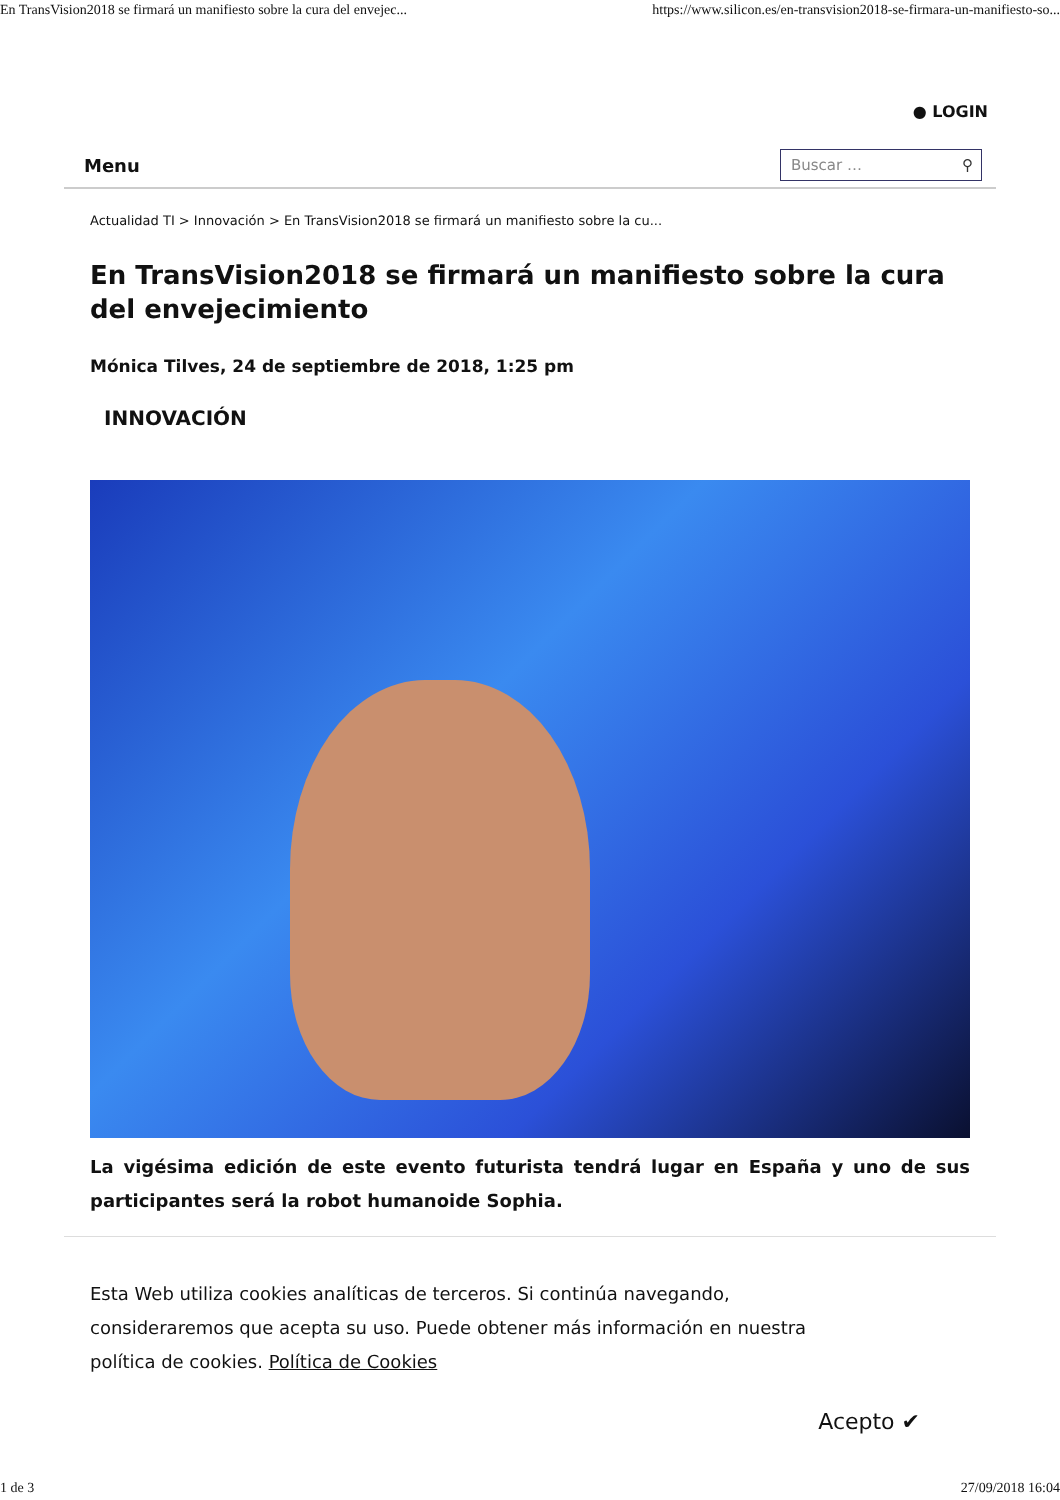En TransVision2018 se firmará un manifiesto sobre la cura del envejec... https://www.silicon.es/en-transvision2018-se-firmara-un-manifiesto-so...
● LOGIN
Menu
Buscar … ⚲
Actualidad TI > Innovación > En TransVision2018 se firmará un manifiesto sobre la cu...
En TransVision2018 se firmará un manifiesto sobre la cura del envejecimiento
Mónica Tilves, 24 de septiembre de 2018, 1:25 pm
INNOVACIÓN
La vigésima edición de este evento futurista tendrá lugar en España y uno de sus participantes será la robot humanoide Sophia.
Esta Web utiliza cookies analíticas de terceros. Si continúa navegando, consideraremos que acepta su uso. Puede obtener más información en nuestra política de cookies. Política de Cookies
Acepto ✔
1 de 3 27/09/2018 16:04